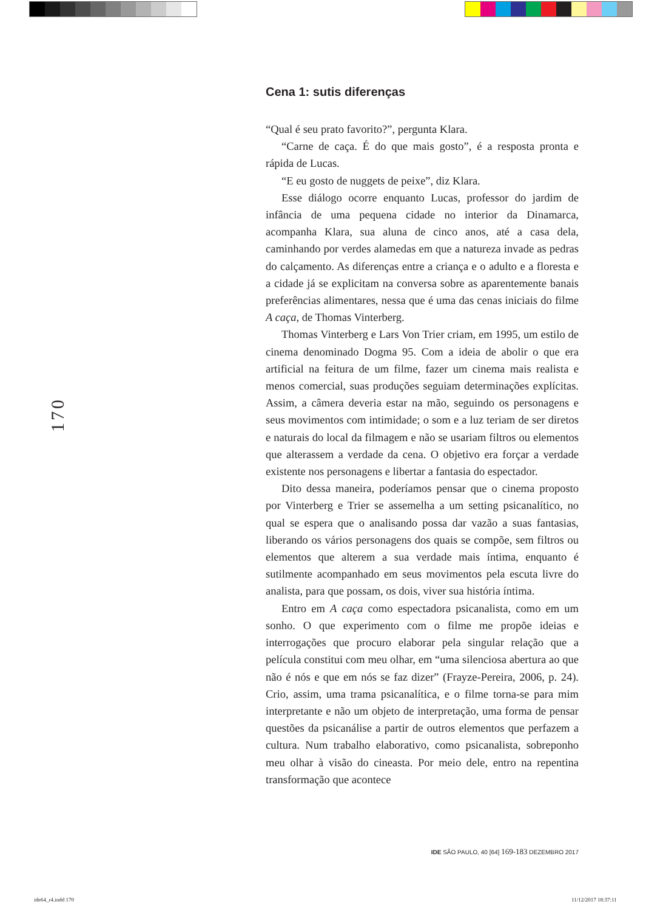170
Cena 1: sutis diferenças
“Qual é seu prato favorito?”, pergunta Klara.
“Carne de caça. É do que mais gosto”, é a resposta pronta e rápida de Lucas.
“E eu gosto de nuggets de peixe”, diz Klara.
Esse diálogo ocorre enquanto Lucas, professor do jardim de infância de uma pequena cidade no interior da Dinamarca, acompanha Klara, sua aluna de cinco anos, até a casa dela, caminhando por verdes alamedas em que a natureza invade as pedras do calçamento. As diferenças entre a criança e o adulto e a floresta e a cidade já se explicitam na conversa sobre as aparentemente banais preferências alimentares, nessa que é uma das cenas iniciais do filme A caça, de Thomas Vinterberg.
Thomas Vinterberg e Lars Von Trier criam, em 1995, um estilo de cinema denominado Dogma 95. Com a ideia de abolir o que era artificial na feitura de um filme, fazer um cinema mais realista e menos comercial, suas produções seguiam determinações explícitas. Assim, a câmera deveria estar na mão, seguindo os personagens e seus movimentos com intimidade; o som e a luz teriam de ser diretos e naturais do local da filmagem e não se usariam filtros ou elementos que alterassem a verdade da cena. O objetivo era forçar a verdade existente nos personagens e libertar a fantasia do espectador.
Dito dessa maneira, poderíamos pensar que o cinema proposto por Vinterberg e Trier se assemelha a um setting psicanalítico, no qual se espera que o analisando possa dar vazão a suas fantasias, liberando os vários personagens dos quais se compõe, sem filtros ou elementos que alterem a sua verdade mais íntima, enquanto é sutilmente acompanhado em seus movimentos pela escuta livre do analista, para que possam, os dois, viver sua história íntima.
Entro em A caça como espectadora psicanalista, como em um sonho. O que experimento com o filme me propõe ideias e interrogações que procuro elaborar pela singular relação que a película constitui com meu olhar, em “uma silenciosa abertura ao que não é nós e que em nós se faz dizer” (Frayze-Pereira, 2006, p. 24). Crio, assim, uma trama psicanalítica, e o filme torna-se para mim interpretante e não um objeto de interpretação, uma forma de pensar questões da psicanálise a partir de outros elementos que perfazem a cultura. Num trabalho elaborativo, como psicanalista, sobreponho meu olhar à visão do cineasta. Por meio dele, entro na repentina transformação que acontece
IDE SÃO PAULO, 40 [64] 169-183 DEZEMBRO 2017
ide64_r4.indd 170 11/12/2017 18:37:11